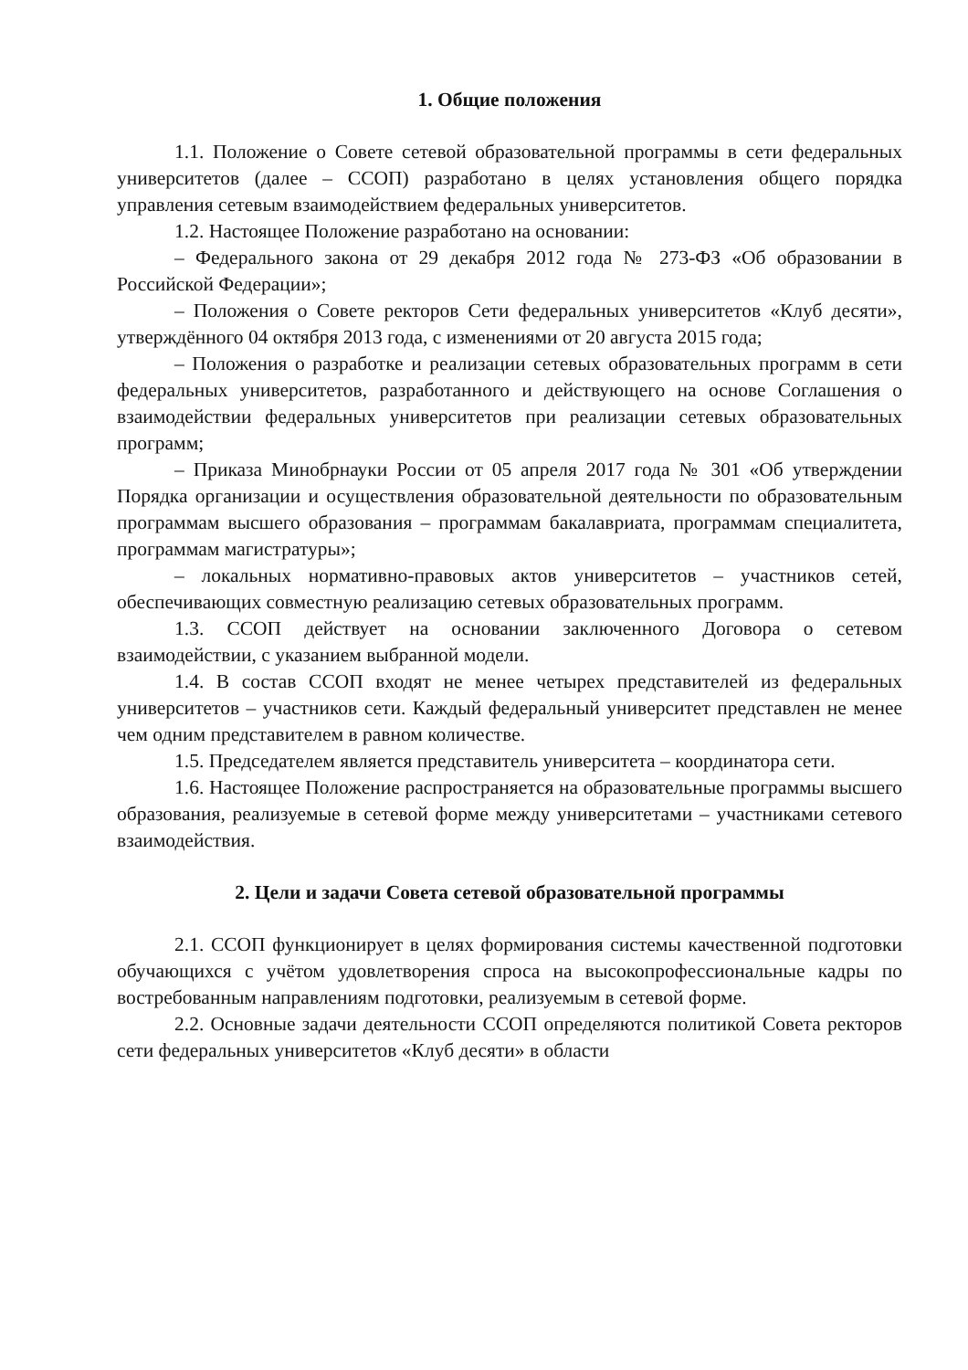1. Общие положения
1.1. Положение о Совете сетевой образовательной программы в сети федеральных университетов (далее – ССОП) разработано в целях установления общего порядка управления сетевым взаимодействием федеральных университетов.
1.2. Настоящее Положение разработано на основании:
– Федерального закона от 29 декабря 2012 года № 273-ФЗ «Об образовании в Российской Федерации»;
– Положения о Совете ректоров Сети федеральных университетов «Клуб десяти», утверждённого 04 октября 2013 года, с изменениями от 20 августа 2015 года;
– Положения о разработке и реализации сетевых образовательных программ в сети федеральных университетов, разработанного и действующего на основе Соглашения о взаимодействии федеральных университетов при реализации сетевых образовательных программ;
– Приказа Минобрнауки России от 05 апреля 2017 года № 301 «Об утверждении Порядка организации и осуществления образовательной деятельности по образовательным программам высшего образования – программам бакалавриата, программам специалитета, программам магистратуры»;
– локальных нормативно-правовых актов университетов – участников сетей, обеспечивающих совместную реализацию сетевых образовательных программ.
1.3. ССОП действует на основании заключенного Договора о сетевом взаимодействии, с указанием выбранной модели.
1.4. В состав ССОП входят не менее четырех представителей из федеральных университетов – участников сети. Каждый федеральный университет представлен не менее чем одним представителем в равном количестве.
1.5. Председателем является представитель университета – координатора сети.
1.6. Настоящее Положение распространяется на образовательные программы высшего образования, реализуемые в сетевой форме между университетами – участниками сетевого взаимодействия.
2. Цели и задачи Совета сетевой образовательной программы
2.1. ССОП функционирует в целях формирования системы качественной подготовки обучающихся с учётом удовлетворения спроса на высокопрофессиональные кадры по востребованным направлениям подготовки, реализуемым в сетевой форме.
2.2. Основные задачи деятельности ССОП определяются политикой Совета ректоров сети федеральных университетов «Клуб десяти» в области